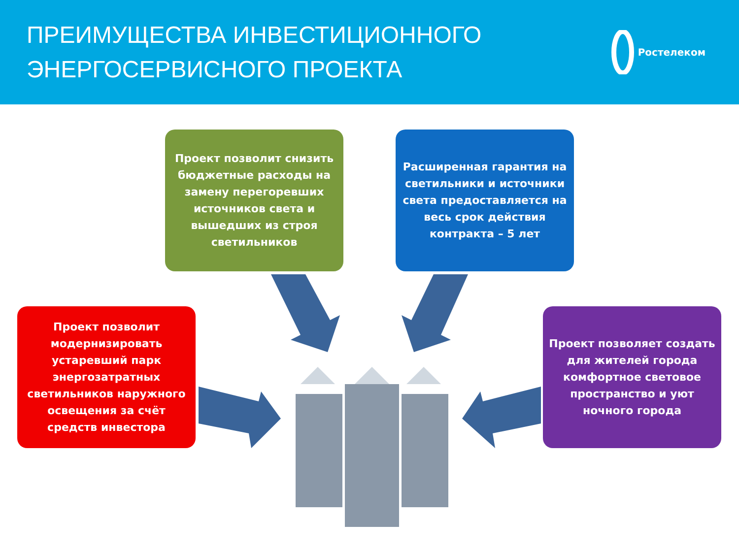ПРЕИМУЩЕСТВА ИНВЕСТИЦИОННОГО
ЭНЕРГОСЕРВИСНОГО ПРОЕКТА
Ростелеком
Проект позволит снизить бюджетные расходы на замену перегоревших источников света и вышедших из строя светильников
Расширенная гарантия на светильники и источники света предоставляется на весь срок действия контракта – 5 лет
Проект позволит модернизировать устаревший парк энергозатратных светильников наружного освещения за счёт средств инвестора
Проект позволяет создать для жителей города комфортное световое пространство и уют ночного города